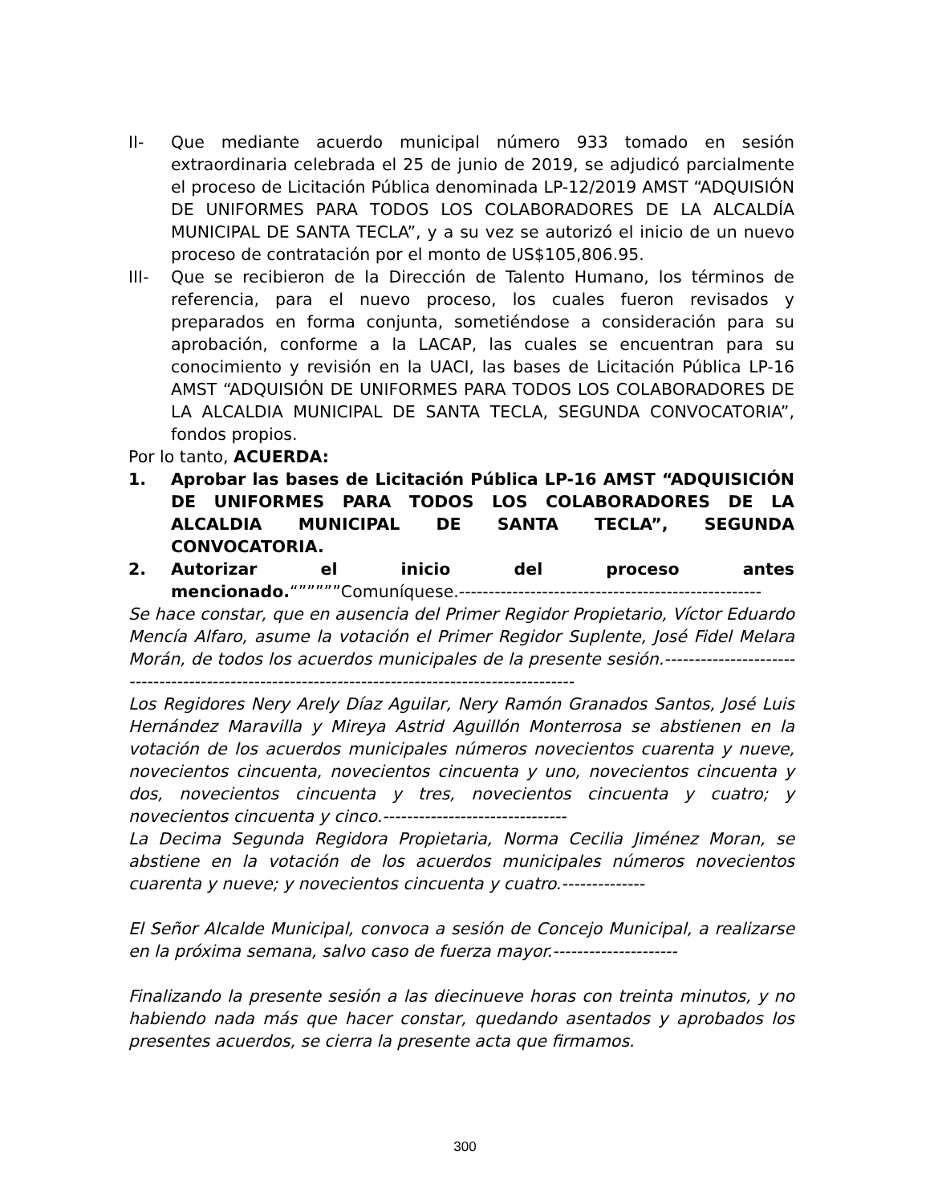II- Que mediante acuerdo municipal número 933 tomado en sesión extraordinaria celebrada el 25 de junio de 2019, se adjudicó parcialmente el proceso de Licitación Pública denominada LP-12/2019 AMST “ADQUISIÓN DE UNIFORMES PARA TODOS LOS COLABORADORES DE LA ALCALDÍA MUNICIPAL DE SANTA TECLA”, y a su vez se autorizó el inicio de un nuevo proceso de contratación por el monto de US$105,806.95.
III- Que se recibieron de la Dirección de Talento Humano, los términos de referencia, para el nuevo proceso, los cuales fueron revisados y preparados en forma conjunta, sometiéndose a consideración para su aprobación, conforme a la LACAP, las cuales se encuentran para su conocimiento y revisión en la UACI, las bases de Licitación Pública LP-16 AMST “ADQUISIÓN DE UNIFORMES PARA TODOS LOS COLABORADORES DE LA ALCALDIA MUNICIPAL DE SANTA TECLA, SEGUNDA CONVOCATORIA”, fondos propios.
Por lo tanto, ACUERDA:
1. Aprobar las bases de Licitación Pública LP-16 AMST “ADQUISICIÓN DE UNIFORMES PARA TODOS LOS COLABORADORES DE LA ALCALDIA MUNICIPAL DE SANTA TECLA”, SEGUNDA CONVOCATORIA.
2. Autorizar el inicio del proceso antes mencionado.“”””””Comuníquese.---------------------------------------------------
Se hace constar, que en ausencia del Primer Regidor Propietario, Víctor Eduardo Mencía Alfaro, asume la votación el Primer Regidor Suplente, José Fidel Melara Morán, de todos los acuerdos municipales de la presente sesión.-------------------------------------------------------------------------------------------------
Los Regidores Nery Arely Díaz Aguilar, Nery Ramón Granados Santos, José Luis Hernández Maravilla y Mireya Astrid Aguillón Monterrosa se abstienen en la votación de los acuerdos municipales números novecientos cuarenta y nueve, novecientos cincuenta, novecientos cincuenta y uno, novecientos cincuenta y dos, novecientos cincuenta y tres, novecientos cincuenta y cuatro; y novecientos cincuenta y cinco.-------------------------------
La Decima Segunda Regidora Propietaria, Norma Cecilia Jiménez Moran, se abstiene en la votación de los acuerdos municipales números novecientos cuarenta y nueve; y novecientos cincuenta y cuatro.--------------
El Señor Alcalde Municipal, convoca a sesión de Concejo Municipal, a realizarse en la próxima semana, salvo caso de fuerza mayor.---------------------
Finalizando la presente sesión a las diecinueve horas con treinta minutos, y no habiendo nada más que hacer constar, quedando asentados y aprobados los presentes acuerdos, se cierra la presente acta que firmamos.
300